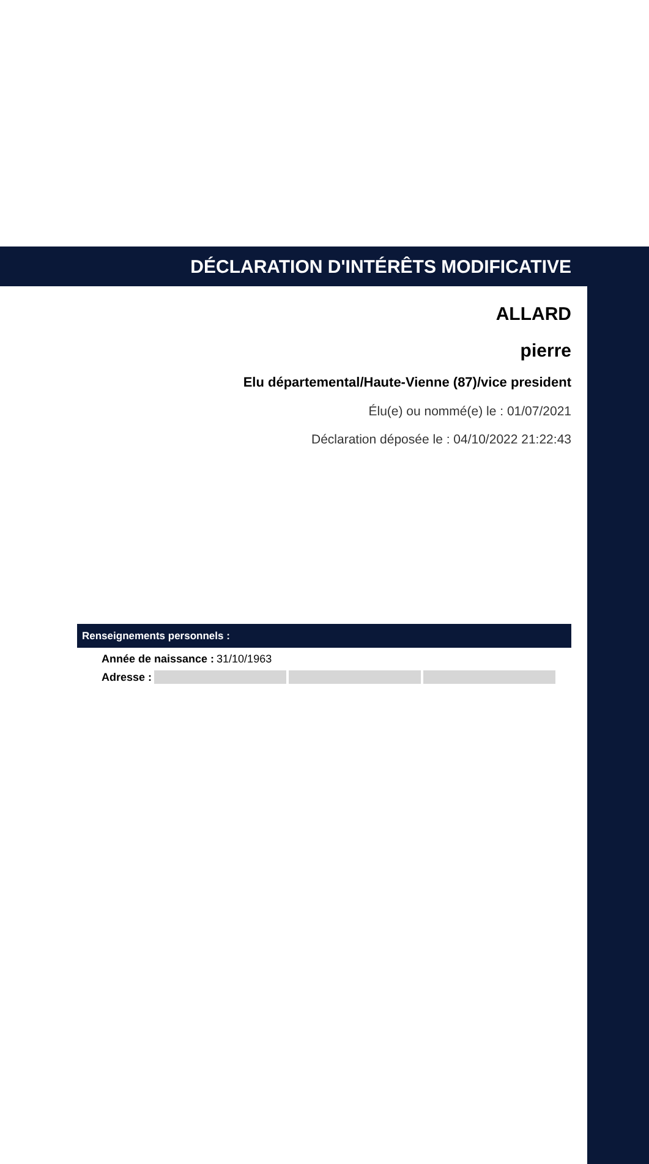DÉCLARATION D'INTÉRÊTS MODIFICATIVE
ALLARD
pierre
Elu départemental/Haute-Vienne (87)/vice president
Élu(e) ou nommé(e) le : 01/07/2021
Déclaration déposée le : 04/10/2022 21:22:43
Renseignements personnels :
Année de naissance : 31/10/1963
Adresse :